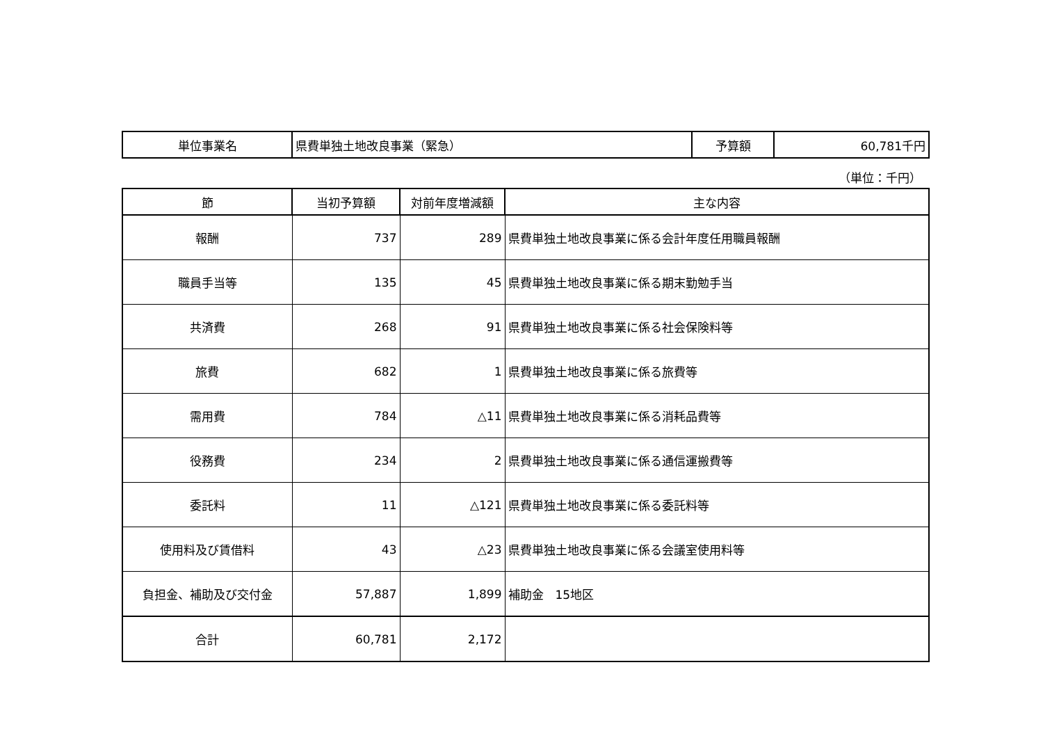| 単位事業名 | 県費単独土地改良事業（緊急） | 予算額 | 60,781千円 |
（単位：千円）
| 節 | 当初予算額 | 対前年度増減額 | 主な内容 |
| --- | --- | --- | --- |
| 報酬 | 737 | 289 | 県費単独土地改良事業に係る会計年度任用職員報酬 |
| 職員手当等 | 135 | 45 | 県費単独土地改良事業に係る期末勤勉手当 |
| 共済費 | 268 | 91 | 県費単独土地改良事業に係る社会保険料等 |
| 旅費 | 682 | 1 | 県費単独土地改良事業に係る旅費等 |
| 需用費 | 784 | △11 | 県費単独土地改良事業に係る消耗品費等 |
| 役務費 | 234 | 2 | 県費単独土地改良事業に係る通信運搬費等 |
| 委託料 | 11 | △121 | 県費単独土地改良事業に係る委託料等 |
| 使用料及び賃借料 | 43 | △23 | 県費単独土地改良事業に係る会議室使用料等 |
| 負担金、補助及び交付金 | 57,887 | 1,899 | 補助金 15地区 |
| 合計 | 60,781 | 2,172 | |